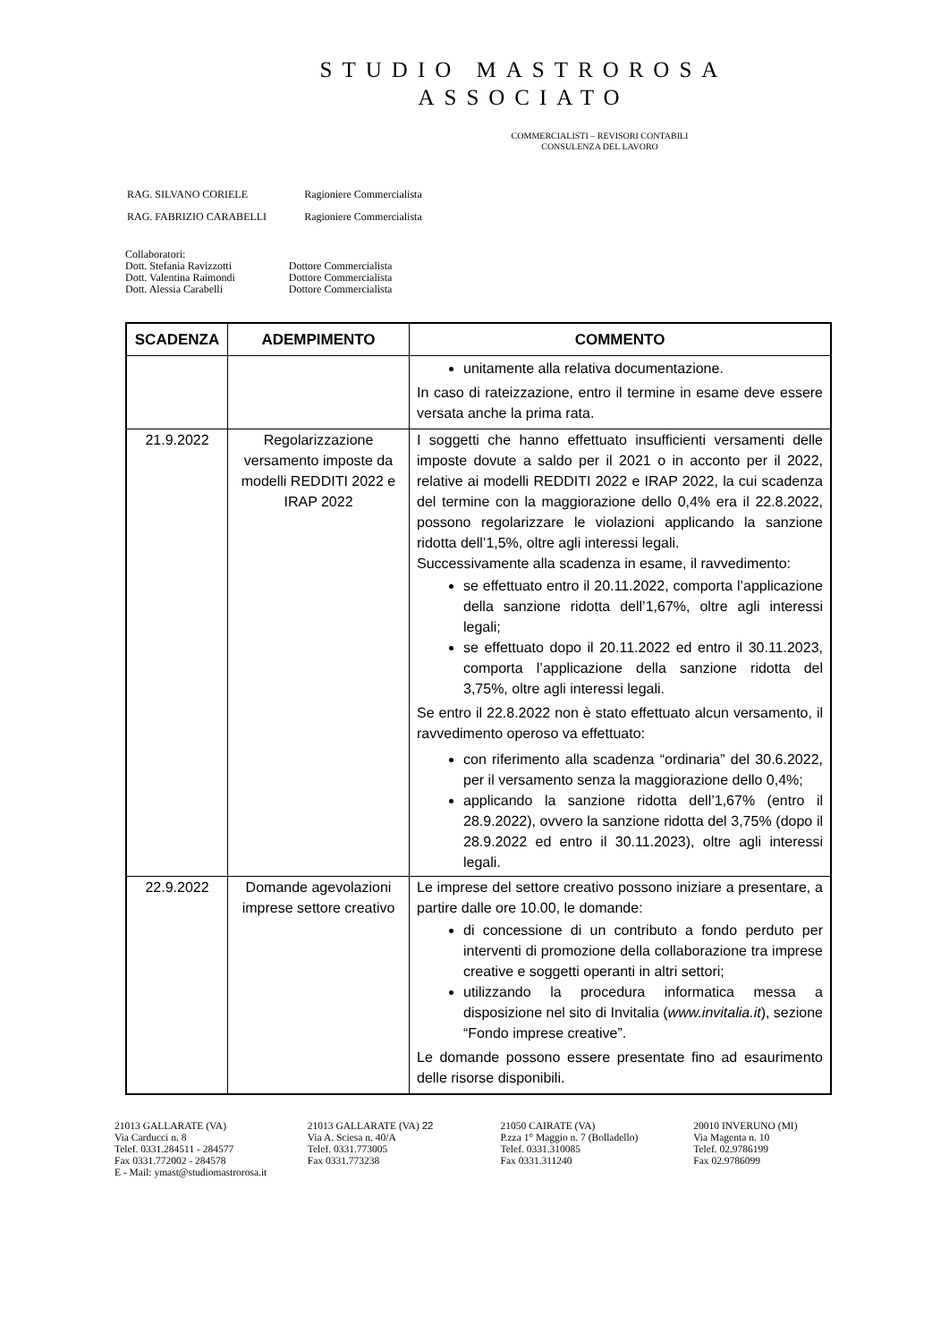STUDIO MASTROROSA
ASSOCIATO
COMMERCIALISTI – REVISORI CONTABILI
CONSULENZA DEL LAVORO
| RAG. SILVANO CORIELE | Ragioniere Commercialista |
| RAG. FABRIZIO CARABELLI | Ragioniere Commercialista |
Collaboratori:
| Dott. Stefania Ravizzotti | Dottore Commercialista |
| Dott. Valentina Raimondi | Dottore Commercialista |
| Dott. Alessia Carabelli | Dottore Commercialista |
| SCADENZA | ADEMPIMENTO | COMMENTO |
| --- | --- | --- |
| | | unitamente alla relativa documentazione. In caso di rateizzazione, entro il termine in esame deve essere versata anche la prima rata. |
| 21.9.2022 | Regolarizzazione versamento imposte da modelli REDDITI 2022 e IRAP 2022 | I soggetti che hanno effettuato insufficienti versamenti delle imposte dovute a saldo per il 2021 o in acconto per il 2022, relative ai modelli REDDITI 2022 e IRAP 2022, la cui scadenza del termine con la maggiorazione dello 0,4% era il 22.8.2022, possono regolarizzare le violazioni applicando la sanzione ridotta dell’1,5%, oltre agli interessi legali. Successivamente alla scadenza in esame, il ravvedimento: se effettuato entro il 20.11.2022, comporta l’applicazione della sanzione ridotta dell’1,67%, oltre agli interessi legali; se effettuato dopo il 20.11.2022 ed entro il 30.11.2023, comporta l’applicazione della sanzione ridotta del 3,75%, oltre agli interessi legali. Se entro il 22.8.2022 non è stato effettuato alcun versamento, il ravvedimento operoso va effettuato: con riferimento alla scadenza “ordinaria” del 30.6.2022, per il versamento senza la maggiorazione dello 0,4%; applicando la sanzione ridotta dell’1,67% (entro il 28.9.2022), ovvero la sanzione ridotta del 3,75% (dopo il 28.9.2022 ed entro il 30.11.2023), oltre agli interessi legali. |
| 22.9.2022 | Domande agevolazioni imprese settore creativo | Le imprese del settore creativo possono iniziare a presentare, a partire dalle ore 10.00, le domande: di concessione di un contributo a fondo perduto per interventi di promozione della collaborazione tra imprese creative e soggetti operanti in altri settori; utilizzando la procedura informatica messa a disposizione nel sito di Invitalia ( www.invitalia.it ), sezione “Fondo imprese creative”. Le domande possono essere presentate fino ad esaurimento delle risorse disponibili. |
21013 GALLARATE (VA)
Via Carducci n. 8
Telef. 0331.284511 - 284577
Fax 0331.772002 - 284578
E - Mail: ymast@studiomastrorosa.it
21013 GALLARATE (VA) 22
Via A. Sciesa n. 40/A
Telef. 0331.773005
Fax 0331.773238
21050 CAIRATE (VA)
P.zza 1° Maggio n. 7 (Bolladello)
Telef. 0331.310085
Fax 0331.311240
20010 INVERUNO (MI)
Via Magenta n. 10
Telef. 02.9786199
Fax 02.9786099